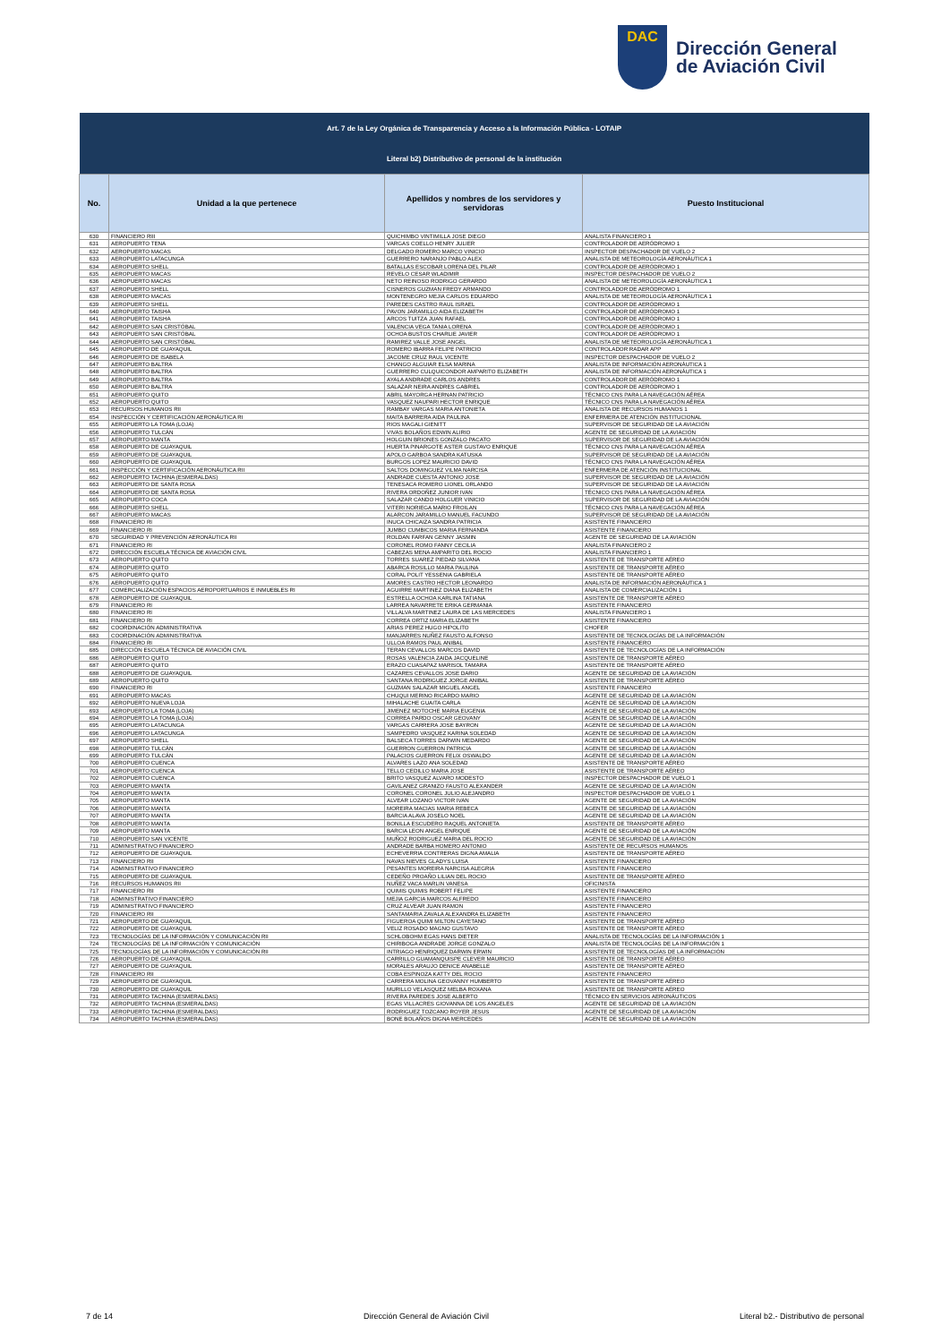DAC
Dirección General
de Aviación Civil
| Art. 7 de la Ley Orgánica de Transparencia y Acceso a la Información Pública - LOTAIP | | | |
| --- | --- | --- | --- |
| Literal b2) Distributivo de personal de la institución | | | |
| No. | Unidad a la que pertenece | Apellidos y nombres de los servidores y servidoras | Puesto Institucional |
| 630 | FINANCIERO RIII | QUICHIMBO VINTIMILLA JOSE DIEGO | ANALISTA FINANCIERO 1 |
| 631 | AEROPUERTO TENA | VARGAS COELLO HENRY JULIER | CONTROLADOR DE AERÓDROMO 1 |
| 632 | AEROPUERTO MACAS | DELGADO ROMERO MARCO VINICIO | INSPECTOR DESPACHADOR DE VUELO 2 |
| 633 | AEROPUERTO LATACUNGA | GUERRERO NARANJO PABLO ALEX | ANALISTA DE METEOROLOGÍA AERONÁUTICA 1 |
| 634 | AEROPUERTO SHELL | BATALLAS ESCOBAR LORENA DEL PILAR | CONTROLADOR DE AERÓDROMO 1 |
| 635 | AEROPUERTO MACAS | REVELO CESAR WLADIMIR | INSPECTOR DESPACHADOR DE VUELO 2 |
| 636 | AEROPUERTO MACAS | NETO REINOSO RODRIGO GERARDO | ANALISTA DE METEOROLOGÍA AERONÁUTICA 1 |
| 637 | AEROPUERTO SHELL | CISNEROS GUZMAN FREDY ARMANDO | CONTROLADOR DE AERÓDROMO 1 |
| 638 | AEROPUERTO MACAS | MONTENEGRO MEJIA CARLOS EDUARDO | ANALISTA DE METEOROLOGÍA AERONÁUTICA 1 |
| 639 | AEROPUERTO SHELL | PAREDES CASTRO RAUL ISRAEL | CONTROLADOR DE AERÓDROMO 1 |
| 640 | AEROPUERTO TAISHA | PAVON JARAMILLO AIDA ELIZABETH | CONTROLADOR DE AERÓDROMO 1 |
| 641 | AEROPUERTO TAISHA | ARCOS TUITZA JUAN RAFAEL | CONTROLADOR DE AERÓDROMO 1 |
| 642 | AEROPUERTO SAN CRISTÓBAL | VALENCIA VEGA TANIA LORENA | CONTROLADOR DE AERÓDROMO 1 |
| 643 | AEROPUERTO SAN CRISTÓBAL | OCHOA BUSTOS CHARLIE JAVIER | CONTROLADOR DE AERÓDROMO 1 |
| 644 | AEROPUERTO SAN CRISTÓBAL | RAMIREZ VALLE JOSE ANGEL | ANALISTA DE METEOROLOGÍA AERONÁUTICA 1 |
| 645 | AEROPUERTO DE GUAYAQUIL | ROMERO IBARRA FELIPE PATRICIO | CONTROLADOR RADAR APP |
| 646 | AEROPUERTO DE ISABELA | JACOME CRUZ RAUL VICENTE | INSPECTOR DESPACHADOR DE VUELO 2 |
| 647 | AEROPUERTO BALTRA | CHANGO ALGUIAR ELSA MARINA | ANALISTA DE INFORMACIÓN AERONÁUTICA 1 |
| 648 | AEROPUERTO BALTRA | GUERRERO CULQUICONDOR AMPARITO ELIZABETH | ANALISTA DE INFORMACIÓN AERONÁUTICA 1 |
| 649 | AEROPUERTO BALTRA | AYALA ANDRADE CARLOS ANDRES | CONTROLADOR DE AERÓDROMO 1 |
| 650 | AEROPUERTO BALTRA | SALAZAR NEIRA ANDRES GABRIEL | CONTROLADOR DE AERÓDROMO 1 |
| 651 | AEROPUERTO QUITO | ABRIL MAYORGA HERNAN PATRICIO | TÉCNICO CNS PARA LA NAVEGACIÓN AÉREA |
| 652 | AEROPUERTO QUITO | VASQUEZ NAUPARI HECTOR ENRIQUE | TÉCNICO CNS PARA LA NAVEGACIÓN AÉREA |
| 653 | RECURSOS HUMANOS RII | RAMBAY VARGAS MARIA ANTONIETA | ANALISTA DE RECURSOS HUMANOS 1 |
| 654 | INSPECCIÓN Y CERTIFICACIÓN AERONÁUTICA RI | MAITA BARRERA AIDA PAULINA | ENFERMERA DE ATENCIÓN INSTITUCIONAL |
| 655 | AEROPUERTO LA TOMA (LOJA) | RIOS MAGALI GIENITT | SUPERVISOR DE SEGURIDAD DE LA AVIACIÓN |
| 656 | AEROPUERTO TULCÁN | VIVAS BOLAÑOS EDWIN ALIRIO | AGENTE DE SEGURIDAD DE LA AVIACIÓN |
| 657 | AEROPUERTO MANTA | HOLGUIN BRIONES GONZALO PACATO | SUPERVISOR DE SEGURIDAD DE LA AVIACIÓN |
| 658 | AEROPUERTO DE GUAYAQUIL | HUERTA PINARGOTE ASTER GUSTAVO ENRIQUE | TÉCNICO CNS PARA LA NAVEGACIÓN AÉREA |
| 659 | AEROPUERTO DE GUAYAQUIL | APOLO GARBOA SANDRA KATUSKA | SUPERVISOR DE SEGURIDAD DE LA AVIACIÓN |
| 660 | AEROPUERTO DE GUAYAQUIL | BURGOS LOPEZ MAURICIO DAVID | TÉCNICO CNS PARA LA NAVEGACIÓN AÉREA |
| 661 | INSPECCIÓN Y CERTIFICACIÓN AERONÁUTICA RII | SALTOS DOMINGUEZ VILMA NARCISA | ENFERMERA DE ATENCIÓN INSTITUCIONAL |
| 662 | AEROPUERTO TACHINA (ESMERALDAS) | ANDRADE CUESTA ANTONIO JOSE | SUPERVISOR DE SEGURIDAD DE LA AVIACIÓN |
| 663 | AEROPUERTO DE SANTA ROSA | TENESACA ROMERO LIONEL ORLANDO | SUPERVISOR DE SEGURIDAD DE LA AVIACIÓN |
| 664 | AEROPUERTO DE SANTA ROSA | RIVERA ORDOÑEZ JUNIOR IVAN | TÉCNICO CNS PARA LA NAVEGACIÓN AÉREA |
| 665 | AEROPUERTO COCA | SALAZAR CANDO HOLGUER VINICIO | SUPERVISOR DE SEGURIDAD DE LA AVIACIÓN |
| 666 | AEROPUERTO SHELL | VITERI NORIEGA MARIO FROILAN | TÉCNICO CNS PARA LA NAVEGACIÓN AÉREA |
| 667 | AEROPUERTO MACAS | ALARCON JARAMILLO MANUEL FACUNDO | SUPERVISOR DE SEGURIDAD DE LA AVIACIÓN |
| 668 | FINANCIERO RI | INUCA CHICAIZA SANDRA PATRICIA | ASISTENTE FINANCIERO |
| 669 | FINANCIERO RI | JUMBO CUMBICOS MARIA FERNANDA | ASISTENTE FINANCIERO |
| 670 | SEGURIDAD Y PREVENCIÓN AERONÁUTICA RII | ROLDAN FARFAN GENNY JASMIN | AGENTE DE SEGURIDAD DE LA AVIACIÓN |
| 671 | FINANCIERO RI | CORONEL ROMO FANNY CECILIA | ANALISTA FINANCIERO 2 |
| 672 | DIRECCIÓN ESCUELA TÉCNICA DE AVIACIÓN CIVIL | CABEZAS MENA AMPARITO DEL ROCIO | ANALISTA FINANCIERO 1 |
| 673 | AEROPUERTO QUITO | TORRES SUAREZ PIEDAD SILVANA | ASISTENTE DE TRANSPORTE AÉREO |
| 674 | AEROPUERTO QUITO | ABARCA ROSILLO MARIA PAULINA | ASISTENTE DE TRANSPORTE AÉREO |
| 675 | AEROPUERTO QUITO | CORAL POLIT YESSENIA GABRIELA | ASISTENTE DE TRANSPORTE AÉREO |
| 676 | AEROPUERTO QUITO | AMORES CASTRO HECTOR LEONARDO | ANALISTA DE INFORMACIÓN AERONÁUTICA 1 |
| 677 | COMERCIALIZACIÓN ESPACIOS AEROPORTUARIOS E INMUEBLES RI | AGUIRRE MARTINEZ DIANA ELIZABETH | ANALISTA DE COMERCIALIZACIÓN 1 |
| 678 | AEROPUERTO DE GUAYAQUIL | ESTRELLA OCHOA KARLINA TATIANA | ASISTENTE DE TRANSPORTE AÉREO |
| 679 | FINANCIERO RI | LARREA NAVARRETE ERIKA GERMANIA | ASISTENTE FINANCIERO |
| 680 | FINANCIERO RI | VILLALVA MARTINEZ LAURA DE LAS MERCEDES | ANALISTA FINANCIERO 1 |
| 681 | FINANCIERO RI | CORREA ORTIZ MARIA ELIZABETH | ASISTENTE FINANCIERO |
| 682 | COORDINACIÓN ADMINISTRATIVA | ARIAS PEREZ HUGO HIPOLITO | CHOFER |
| 683 | COORDINACIÓN ADMINISTRATIVA | MANJARRES NUÑEZ FAUSTO ALFONSO | ASISTENTE DE TECNOLOGÍAS DE LA INFORMACIÓN |
| 684 | FINANCIERO RI | ULLOA RAMOS PAUL ANIBAL | ASISTENTE FINANCIERO |
| 685 | DIRECCIÓN ESCUELA TÉCNICA DE AVIACIÓN CIVIL | TERAN CEVALLOS MARCOS DAVID | ASISTENTE DE TECNOLOGÍAS DE LA INFORMACIÓN |
| 686 | AEROPUERTO QUITO | ROSAS VALENCIA ZAIDA JACQUELINE | ASISTENTE DE TRANSPORTE AÉREO |
| 687 | AEROPUERTO QUITO | ERAZO CUASAPAZ MARISOL TAMARA | ASISTENTE DE TRANSPORTE AÉREO |
| 688 | AEROPUERTO DE GUAYAQUIL | CAZARES CEVALLOS JOSE DARIO | AGENTE DE SEGURIDAD DE LA AVIACIÓN |
| 689 | AEROPUERTO QUITO | SANTANA RODRIGUEZ JORGE ANIBAL | ASISTENTE DE TRANSPORTE AÉREO |
| 690 | FINANCIERO RI | GUZMAN SALAZAR MIGUEL ANGEL | ASISTENTE FINANCIERO |
| 691 | AEROPUERTO MACAS | CHUQUI MERINO RICARDO MARIO | AGENTE DE SEGURIDAD DE LA AVIACIÓN |
| 692 | AEROPUERTO NUEVA LOJA | MIHALACHE GUAITA CARLA | AGENTE DE SEGURIDAD DE LA AVIACIÓN |
| 693 | AEROPUERTO LA TOMA (LOJA) | JIMENEZ MOTOCHE MARIA EUGENIA | AGENTE DE SEGURIDAD DE LA AVIACIÓN |
| 694 | AEROPUERTO LA TOMA (LOJA) | CORREA PARDO OSCAR GEOVANY | AGENTE DE SEGURIDAD DE LA AVIACIÓN |
| 695 | AEROPUERTO LATACUNGA | VARGAS CARRERA JOSE BAYRON | AGENTE DE SEGURIDAD DE LA AVIACIÓN |
| 696 | AEROPUERTO LATACUNGA | SAMPEDRO VASQUEZ KARINA SOLEDAD | AGENTE DE SEGURIDAD DE LA AVIACIÓN |
| 697 | AEROPUERTO SHELL | BALSECA TORRES DARWIN MEDARDO | AGENTE DE SEGURIDAD DE LA AVIACIÓN |
| 698 | AEROPUERTO TULCÁN | GUERRON GUERRON PATRICIA | AGENTE DE SEGURIDAD DE LA AVIACIÓN |
| 699 | AEROPUERTO TULCÁN | PALACIOS GUERRON FELIX OSWALDO | AGENTE DE SEGURIDAD DE LA AVIACIÓN |
| 700 | AEROPUERTO CUENCA | ALVARES LAZO ANA SOLEDAD | ASISTENTE DE TRANSPORTE AÉREO |
| 701 | AEROPUERTO CUENCA | TELLO CEDILLO MARIA JOSE | ASISTENTE DE TRANSPORTE AÉREO |
| 702 | AEROPUERTO CUENCA | BRITO VASQUEZ ALVARO MODESTO | INSPECTOR DESPACHADOR DE VUELO 1 |
| 703 | AEROPUERTO MANTA | GAVILANEZ GRANIZO FAUSTO ALEXANDER | AGENTE DE SEGURIDAD DE LA AVIACIÓN |
| 704 | AEROPUERTO MANTA | CORONEL CORONEL JULIO ALEJANDRO | INSPECTOR DESPACHADOR DE VUELO 1 |
| 705 | AEROPUERTO MANTA | ALVEAR LOZANO VICTOR IVAN | AGENTE DE SEGURIDAD DE LA AVIACIÓN |
| 706 | AEROPUERTO MANTA | MOREIRA MACIAS MARIA REBECA | AGENTE DE SEGURIDAD DE LA AVIACIÓN |
| 707 | AEROPUERTO MANTA | BARCIA ALAVA JOSELO NOEL | AGENTE DE SEGURIDAD DE LA AVIACIÓN |
| 708 | AEROPUERTO MANTA | BONILLA ESCUDERO RAQUEL ANTONIETA | ASISTENTE DE TRANSPORTE AÉREO |
| 709 | AEROPUERTO MANTA | BARCIA LEON ANGEL ENRIQUE | AGENTE DE SEGURIDAD DE LA AVIACIÓN |
| 710 | AEROPUERTO SAN VICENTE | MUÑOZ RODRIGUEZ MARIA DEL ROCIO | AGENTE DE SEGURIDAD DE LA AVIACIÓN |
| 711 | ADMINISTRATIVO FINANCIERO | ANDRADE BARBA HOMERO ANTONIO | ASISTENTE DE RECURSOS HUMANOS |
| 712 | AEROPUERTO DE GUAYAQUIL | ECHEVERRIA CONTRERAS DIGNA AMALIA | ASISTENTE DE TRANSPORTE AÉREO |
| 713 | FINANCIERO RII | NAVAS NIEVES GLADYS LUISA | ASISTENTE FINANCIERO |
| 714 | ADMINISTRATIVO FINANCIERO | PESANTES MOREIRA NARCISA ALEGRIA | ASISTENTE FINANCIERO |
| 715 | AEROPUERTO DE GUAYAQUIL | CEDEÑO PROAÑO LILIAN DEL ROCIO | ASISTENTE DE TRANSPORTE AÉREO |
| 716 | RECURSOS HUMANOS RII | NUÑEZ VACA MARLIN VANESA | OFICINISTA |
| 717 | FINANCIERO RII | QUIMIS QUIMIS ROBERT FELIPE | ASISTENTE FINANCIERO |
| 718 | ADMINISTRATIVO FINANCIERO | MEJIA GARCIA MARCOS ALFREDO | ASISTENTE FINANCIERO |
| 719 | ADMINISTRATIVO FINANCIERO | CRUZ ALVEAR JUAN RAMON | ASISTENTE FINANCIERO |
| 720 | FINANCIERO RII | SANTAMARIA ZAVALA ALEXANDRA ELIZABETH | ASISTENTE FINANCIERO |
| 721 | AEROPUERTO DE GUAYAQUIL | FIGUEROA QUIMI MILTON CAYETANO | ASISTENTE DE TRANSPORTE AÉREO |
| 722 | AEROPUERTO DE GUAYAQUIL | VELIZ ROSADO MAGNO GUSTAVO | ASISTENTE DE TRANSPORTE AÉREO |
| 723 | TECNOLOGÍAS DE LA INFORMACIÓN Y COMUNICACIÓN RII | SCHLOBOHM EGAS HANS DIETER | ANALISTA DE TECNOLOGÍAS DE LA INFORMACIÓN 1 |
| 724 | TECNOLOGÍAS DE LA INFORMACIÓN Y COMUNICACIÓN | CHIRIBOGA ANDRADE JORGE GONZALO | ANALISTA DE TECNOLOGÍAS DE LA INFORMACIÓN 1 |
| 725 | TECNOLOGÍAS DE LA INFORMACIÓN Y COMUNICACIÓN RII | INTRIAGO HENRIQUEZ DARWIN ERWIN | ASISTENTE DE TECNOLOGÍAS DE LA INFORMACIÓN |
| 726 | AEROPUERTO DE GUAYAQUIL | CARRILLO GUAMANQUISPE CLEVER MAURICIO | ASISTENTE DE TRANSPORTE AÉREO |
| 727 | AEROPUERTO DE GUAYAQUIL | MORALES ARAUJO DENICE ANABELLE | ASISTENTE DE TRANSPORTE AÉREO |
| 728 | FINANCIERO RII | COBA ESPINOZA KATTY DEL ROCIO | ASISTENTE FINANCIERO |
| 729 | AEROPUERTO DE GUAYAQUIL | CARRERA MOLINA GEOVANNY HUMBERTO | ASISTENTE DE TRANSPORTE AÉREO |
| 730 | AEROPUERTO DE GUAYAQUIL | MURILLO VELASQUEZ MELBA ROXANA | ASISTENTE DE TRANSPORTE AÉREO |
| 731 | AEROPUERTO TACHINA (ESMERALDAS) | RIVERA PAREDES JOSE ALBERTO | TÉCNICO EN SERVICIOS AERONÁUTICOS |
| 732 | AEROPUERTO TACHINA (ESMERALDAS) | EGAS VILLACRES GIOVANNA DE LOS ANGELES | AGENTE DE SEGURIDAD DE LA AVIACIÓN |
| 733 | AEROPUERTO TACHINA (ESMERALDAS) | RODRIGUEZ TOZCANO ROYER JESUS | AGENTE DE SEGURIDAD DE LA AVIACIÓN |
| 734 | AEROPUERTO TACHINA (ESMERALDAS) | BONE BOLAÑOS DIGNA MERCEDES | AGENTE DE SEGURIDAD DE LA AVIACIÓN |
7 de 14 Dirección General de Aviación Civil Literal b2.- Distributivo de personal